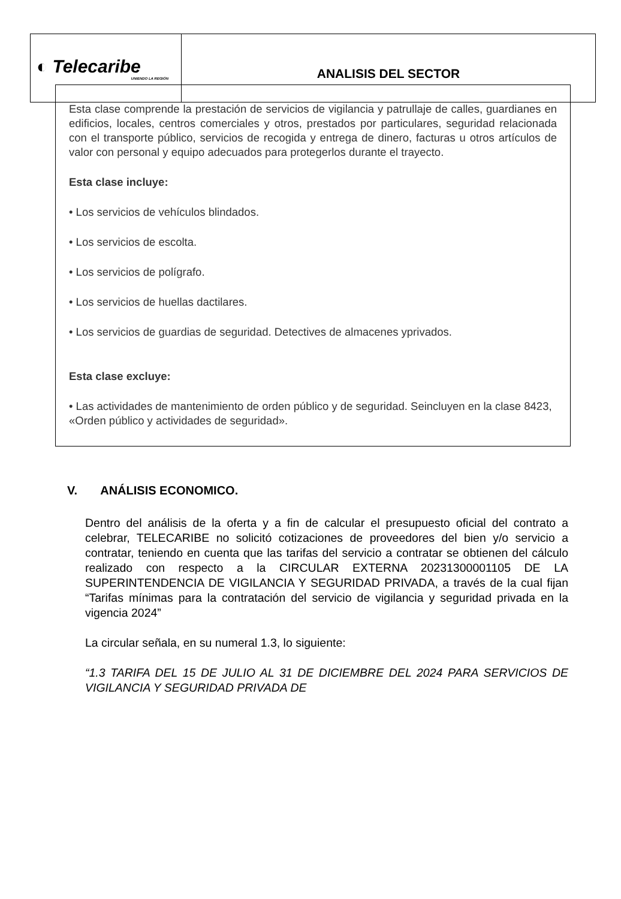| ◐ Telecaribe UNIENDO LA REGIÓN | ANALISIS DEL SECTOR |
Esta clase comprende la prestación de servicios de vigilancia y patrullaje de calles, guardianes en edificios, locales, centros comerciales y otros, prestados por particulares, seguridad relacionada con el transporte público, servicios de recogida y entrega de dinero, facturas u otros artículos de valor con personal y equipo adecuados para protegerlos durante el trayecto.
Esta clase incluye:
• Los servicios de vehículos blindados.
• Los servicios de escolta.
• Los servicios de polígrafo.
• Los servicios de huellas dactilares.
• Los servicios de guardias de seguridad. Detectives de almacenes yprivados.
Esta clase excluye:
• Las actividades de mantenimiento de orden público y de seguridad. Seincluyen en la clase 8423, «Orden público y actividades de seguridad».
V. ANÁLISIS ECONOMICO.
Dentro del análisis de la oferta y a fin de calcular el presupuesto oficial del contrato a celebrar, TELECARIBE no solicitó cotizaciones de proveedores del bien y/o servicio a contratar, teniendo en cuenta que las tarifas del servicio a contratar se obtienen del cálculo realizado con respecto a la CIRCULAR EXTERNA 20231300001105 DE LA SUPERINTENDENCIA DE VIGILANCIA Y SEGURIDAD PRIVADA, a través de la cual fijan “Tarifas mínimas para la contratación del servicio de vigilancia y seguridad privada en la vigencia 2024”
La circular señala, en su numeral 1.3, lo siguiente:
“1.3 TARIFA DEL 15 DE JULIO AL 31 DE DICIEMBRE DEL 2024 PARA SERVICIOS DE VIGILANCIA Y SEGURIDAD PRIVADA DE